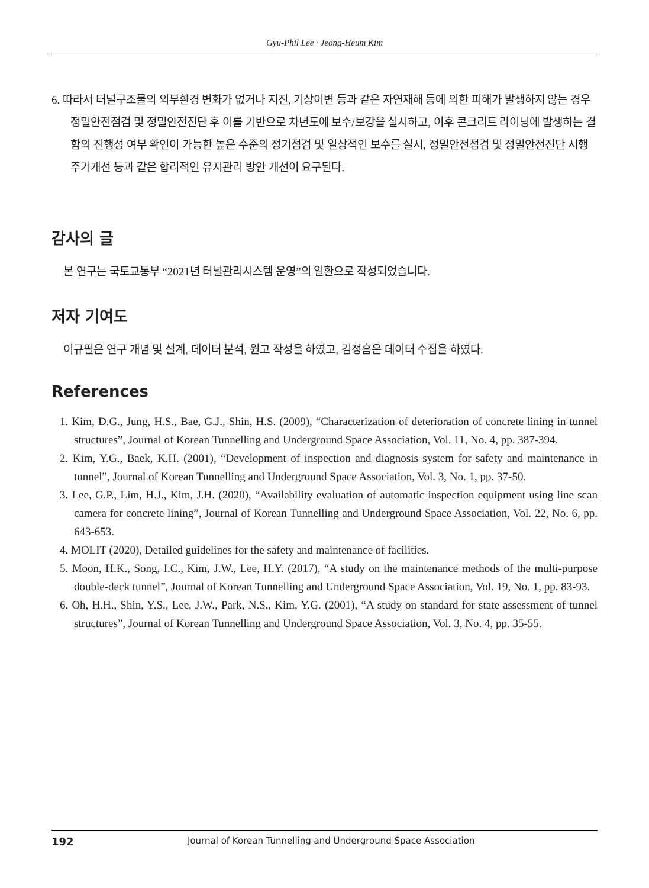Gyu-Phil Lee · Jeong-Heum Kim
6. 따라서 터널구조물의 외부환경 변화가 없거나 지진, 기상이변 등과 같은 자연재해 등에 의한 피해가 발생하지 않는 경우 정밀안전점검 및 정밀안전진단 후 이를 기반으로 차년도에 보수/보강을 실시하고, 이후 콘크리트 라이닝에 발생하는 결함의 진행성 여부 확인이 가능한 높은 수준의 정기점검 및 일상적인 보수를 실시, 정밀안전점검 및 정밀안전진단 시행 주기개선 등과 같은 합리적인 유지관리 방안 개선이 요구된다.
감사의 글
본 연구는 국토교통부 “2021년 터널관리시스템 운영”의 일환으로 작성되었습니다.
저자 기여도
이규필은 연구 개념 및 설계, 데이터 분석, 원고 작성을 하였고, 김정흠은 데이터 수집을 하였다.
References
1. Kim, D.G., Jung, H.S., Bae, G.J., Shin, H.S. (2009), “Characterization of deterioration of concrete lining in tunnel structures”, Journal of Korean Tunnelling and Underground Space Association, Vol. 11, No. 4, pp. 387-394.
2. Kim, Y.G., Baek, K.H. (2001), “Development of inspection and diagnosis system for safety and maintenance in tunnel”, Journal of Korean Tunnelling and Underground Space Association, Vol. 3, No. 1, pp. 37-50.
3. Lee, G.P., Lim, H.J., Kim, J.H. (2020), “Availability evaluation of automatic inspection equipment using line scan camera for concrete lining”, Journal of Korean Tunnelling and Underground Space Association, Vol. 22, No. 6, pp. 643-653.
4. MOLIT (2020), Detailed guidelines for the safety and maintenance of facilities.
5. Moon, H.K., Song, I.C., Kim, J.W., Lee, H.Y. (2017), “A study on the maintenance methods of the multi-purpose double-deck tunnel”, Journal of Korean Tunnelling and Underground Space Association, Vol. 19, No. 1, pp. 83-93.
6. Oh, H.H., Shin, Y.S., Lee, J.W., Park, N.S., Kim, Y.G. (2001), “A study on standard for state assessment of tunnel structures”, Journal of Korean Tunnelling and Underground Space Association, Vol. 3, No. 4, pp. 35-55.
192 Journal of Korean Tunnelling and Underground Space Association